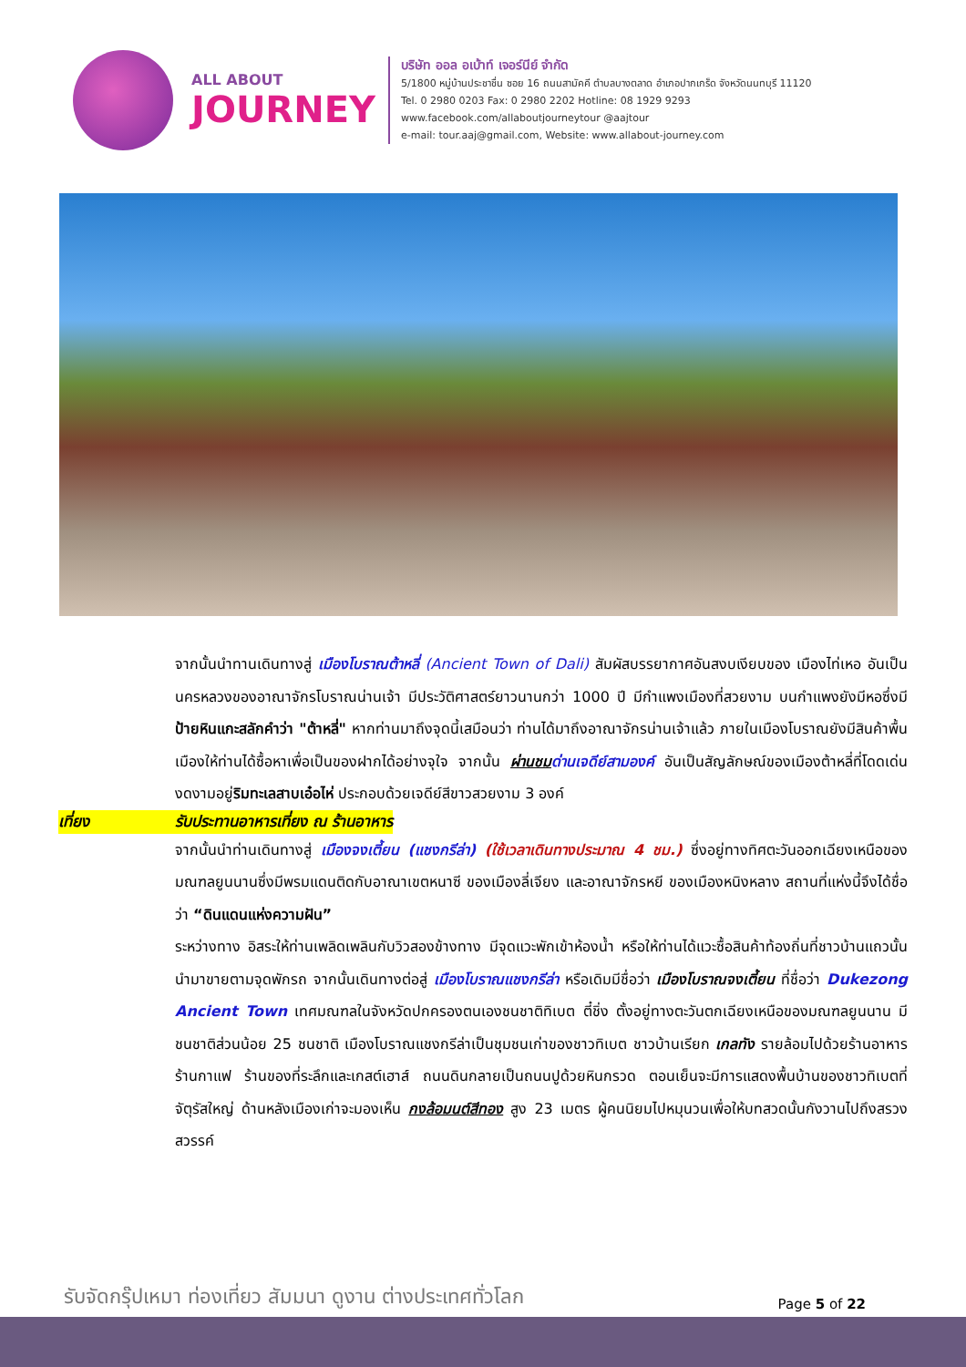ALL ABOUT
JOURNEY
บริษัท ออล อเบ้าท์ เจอร์นีย์ จำกัด
5/1800 หมู่บ้านประชาชื่น ซอย 16 ถนนสามัคคี ตำบลบางตลาด อำเภอปากเกร็ด จังหวัดนนทบุรี 11120
Tel. 0 2980 0203 Fax: 0 2980 2202 Hotline: 08 1929 9293
www.facebook.com/allaboutjourneytour @aajtour
e-mail: tour.aaj@gmail.com, Website: www.allabout-journey.com
จากนั้นนำทานเดินทางสู่ เมืองโบราณต้าหลี่ (Ancient Town of Dali) สัมผัสบรรยากาศอันสงบเงียบของ เมืองไท่เหอ อันเป็นนครหลวงของอาณาจักรโบราณน่านเจ้า มีประวัติศาสตร์ยาวนานกว่า 1000 ปี มีกำแพงเมืองที่สวยงาม บนกำแพงยังมีหอซึ่งมี ป้ายหินแกะสลักคำว่า "ต้าหลี่" หากท่านมาถึงจุดนี้เสมือนว่า ท่านได้มาถึงอาณาจักรน่านเจ้าแล้ว ภายในเมืองโบราณยังมีสินค้าพื้นเมืองให้ท่านได้ซื้อหาเพื่อเป็นของฝากได้อย่างจุใจ จากนั้น ผ่านชม ด่านเจดีย์สามองค์ อันเป็นสัญลักษณ์ของเมืองต้าหลี่ที่โดดเด่นงดงามอยู่ริมทะเลสาบเอ๋อไห่ ประกอบด้วยเจดีย์สีขาวสวยงาม 3 องค์
เที่ยง รับประทานอาหารเที่ยง ณ ร้านอาหาร
จากนั้นนำท่านเดินทางสู่ เมืองจงเตี้ยน (แชงกรีล่า) (ใช้เวลาเดินทางประมาณ 4 ชม.) ซึ่งอยู่ทางทิศตะวันออกเฉียงเหนือของมณฑลยูนนานซึ่งมีพรมแดนติดกับอาณาเขตหนาซี ของเมืองลี่เจียง และอาณาจักรหยี ของเมืองหนิงหลาง สถานที่แห่งนี้จึงได้ชื่อว่า “ดินแดนแห่งความฝัน”
ระหว่างทาง อิสระให้ท่านเพลิดเพลินกับวิวสองข้างทาง มีจุดแวะพักเข้าห้องน้ำ หรือให้ท่านได้แวะซื้อสินค้าท้องถิ่นที่ชาวบ้านแถวนั้นนำมาขายตามจุดพักรถ จากนั้นเดินทางต่อสู่ เมืองโบราณแชงกรีล่า หรือเดิมมีชื่อว่า เมืองโบราณจงเตี้ยน ที่ชื่อว่า Dukezong Ancient Town เทศมณฑลในจังหวัดปกครองตนเองชนชาติทิเบต ตี๋ชิ่ง ตั้งอยู่ทางตะวันตกเฉียงเหนือของมณฑลยูนนาน มีชนชาติส่วนน้อย 25 ชนชาติ เมืองโบราณแชงกรีล่าเป็นชุมชนเก่าของชาวทิเบต ชาวบ้านเรียก เกลทัง รายล้อมไปด้วยร้านอาหาร ร้านกาแฟ ร้านของที่ระลึกและเกสต์เฮาส์ ถนนดินกลายเป็นถนนปูด้วยหินกรวด ตอนเย็นจะมีการแสดงพื้นบ้านของชาวทิเบตที่จัตุรัสใหญ่ ด้านหลังเมืองเก่าจะมองเห็น กงล้อมนต์สีทอง สูง 23 เมตร ผู้คนนิยมไปหมุนวนเพื่อให้บทสวดนั้นกังวานไปถึงสรวงสวรรค์
รับจัดกรุ๊ปเหมา ท่องเที่ยว สัมมนา ดูงาน ต่างประเทศทั่วโลก
Page 5 of 22